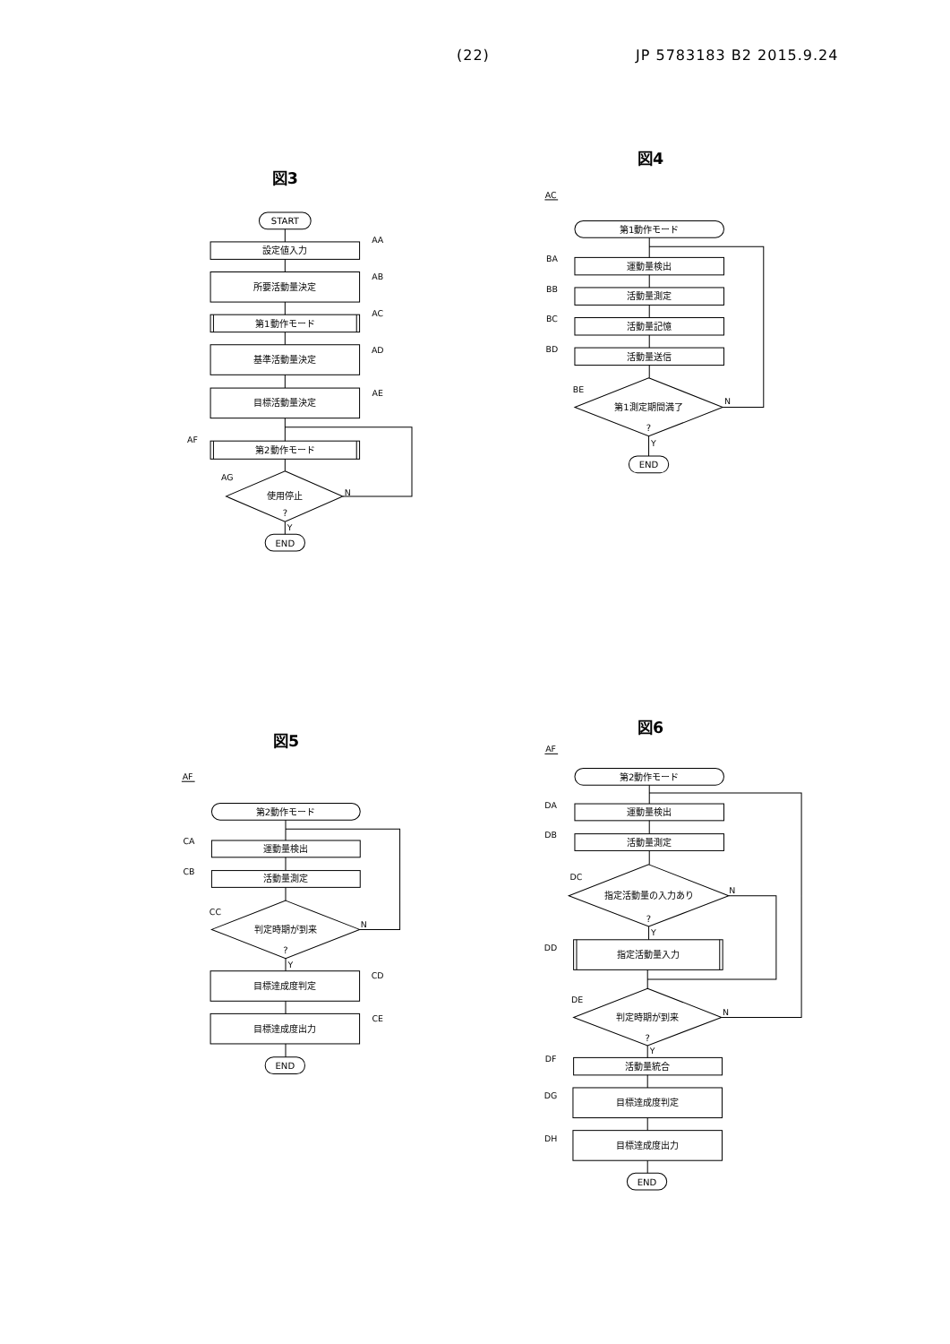(22) JP 5783183 B2 2015.9.24
図3
START
設定値入力
AA
所要活動量決定
AB
第1動作モード
AC
基準活動量決定
AD
目標活動量決定
AE
AF
第2動作モード
AG
使用停止
?
N
Y
END
図4
AC
第1動作モード
BA
運動量検出
BB
活動量測定
BC
活動量記憶
BD
活動量送信
BE
第1測定期間満了
?
N
Y
END
図5
AF
第2動作モード
CA
運動量検出
CB
活動量測定
CC
判定時期が到来
?
N
Y
目標達成度判定
CD
目標達成度出力
CE
END
図6
AF
第2動作モード
DA
運動量検出
DB
活動量測定
DC
指定活動量の入力あり
?
N
Y
DD
指定活動量入力
DE
判定時期が到来
?
N
Y
DF
活動量統合
DG
目標達成度判定
DH
目標達成度出力
END